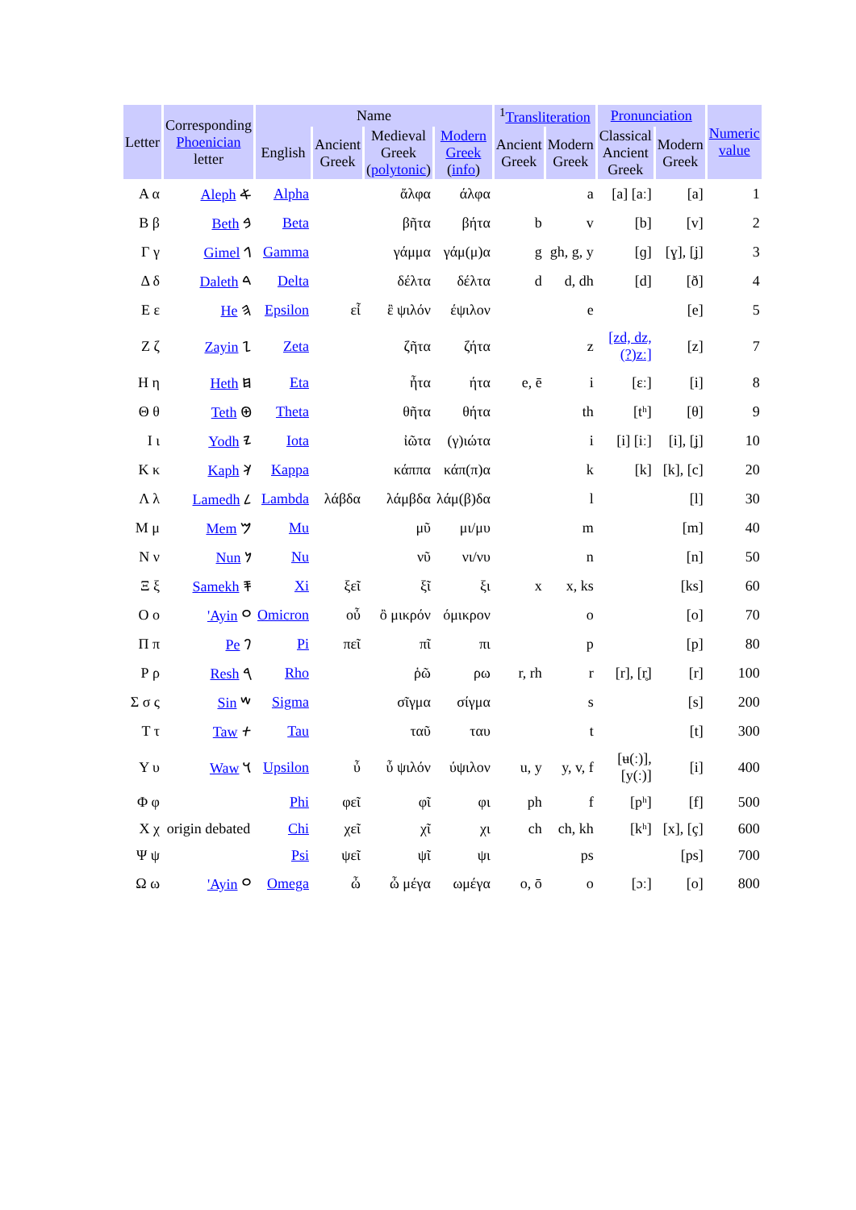| Letter | Corresponding Phoenician letter | Name | | | | <sup>1</sup> Transliteration | | Pronunciation | | Numeric value |
| --- | --- | --- | --- | --- | --- | --- | --- | --- | --- | --- |
| | | English | Ancient Greek | Medieval Greek ( polytonic ) | Modern Greek ( info ) | Ancient Greek | Modern Greek | Classical Ancient Greek | Modern Greek | |
| Α α | Aleph 𐤀 | Alpha | | ἄλφα | άλφα | | a | [a] [aː] | [a] | 1 |
| Β β | Beth 𐤁 | Beta | | βῆτα | βήτα | b | v | [b] | [v] | 2 |
| Γ γ | Gimel 𐤂 | Gamma | | γάμμα | γάμ(μ)α | g | gh, g, y | [ɡ] | [ɣ], [ʝ] | 3 |
| Δ δ | Daleth 𐤃 | Delta | | δέλτα | δέλτα | d | d, dh | [d] | [ð] | 4 |
| Ε ε | He 𐤄 | Epsilon | εἶ | ἒ ψιλόν | έψιλον | | e | | [e] | 5 |
| Ζ ζ | Zayin 𐤆 | Zeta | | ζῆτα | ζήτα | | z | [zd, dz, (?)zː] | [z] | 7 |
| Η η | Heth 𐤇 | Eta | | ἦτα | ήτα | e, ē | i | [ɛː] | [i] | 8 |
| Θ θ | Teth 𐤈 | Theta | | θῆτα | θήτα | | th | [tʰ] | [θ] | 9 |
| Ι ι | Yodh 𐤉 | Iota | | ἰῶτα | (γ)ιώτα | | i | [i] [iː] | [i], [ʝ] | 10 |
| Κ κ | Kaph 𐤊 | Kappa | | κάππα | κάπ(π)α | | k | [k] | [k], [c] | 20 |
| Λ λ | Lamedh 𐤋 | Lambda | λάβδα | λάμβδα | λάμ(β)δα | | l | | [l] | 30 |
| Μ μ | Mem 𐤌 | Mu | | μῦ | μι/μυ | | m | | [m] | 40 |
| Ν ν | Nun 𐤍 | Nu | | νῦ | νι/νυ | | n | | [n] | 50 |
| Ξ ξ | Samekh 𐤎 | Xi | ξεῖ | ξῖ | ξι | x | x, ks | | [ks] | 60 |
| Ο ο | 'Ayin 𐤏 | Omicron | οὖ | ὂ μικρόν | όμικρον | | o | | [o] | 70 |
| Π π | Pe 𐤐 | Pi | πεῖ | πῖ | πι | | p | | [p] | 80 |
| Ρ ρ | Resh 𐤓 | Rho | | ῥῶ | ρω | r, rh | r | [r], [r̥] | [r] | 100 |
| Σ σ ς | Sin 𐤔 | Sigma | | σῖγμα | σίγμα | | s | | [s] | 200 |
| Τ τ | Taw 𐤕 | Tau | | ταῦ | ταυ | | t | | [t] | 300 |
| Υ υ | Waw 𐤅 | Upsilon | ὖ | ὖ ψιλόν | ύψιλον | u, y | y, v, f | [ʉ(ː)], [y(ː)] | [i] | 400 |
| Φ φ | origin debated | Phi | φεῖ | φῖ | φι | ph | f | [pʰ] | [f] | 500 |
| Χ χ | | Chi | χεῖ | χῖ | χι | ch | ch, kh | [kʰ] | [x], [ç] | 600 |
| Ψ ψ | | Psi | ψεῖ | ψῖ | ψι | | ps | | [ps] | 700 |
| Ω ω | 'Ayin 𐤏 | Omega | ὦ | ὦ μέγα | ωμέγα | o, ō | o | [ɔː] | [o] | 800 |